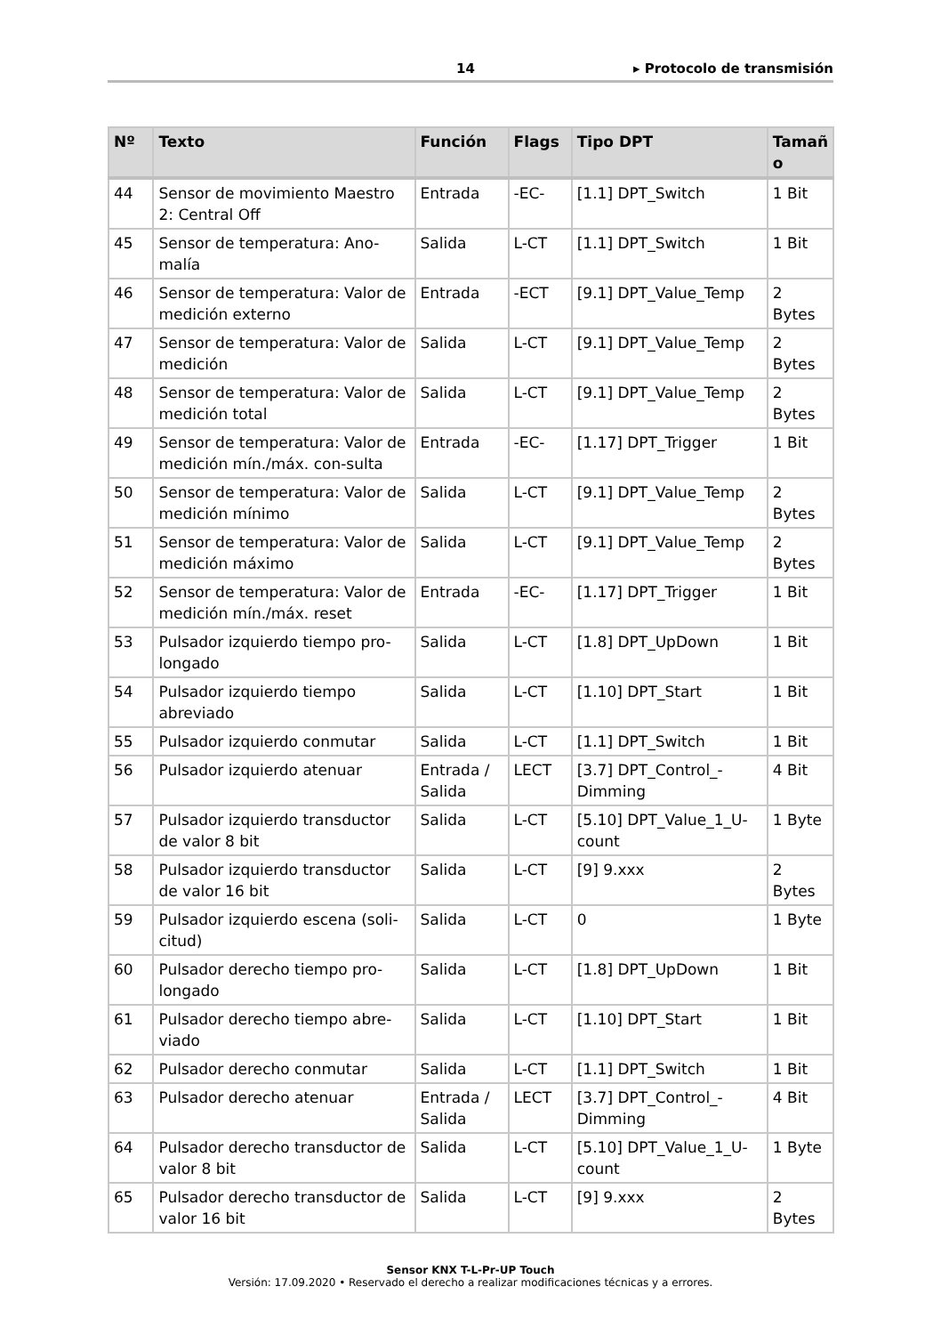14 ▸ Protocolo de transmisión
| Nº | Texto | Función | Flags | Tipo DPT | Tamañ o |
| --- | --- | --- | --- | --- | --- |
| 44 | Sensor de movimiento Maestro 2: Central Off | Entrada | -EC- | [1.1] DPT_Switch | 1 Bit |
| 45 | Sensor de temperatura: Ano-malía | Salida | L-CT | [1.1] DPT_Switch | 1 Bit |
| 46 | Sensor de temperatura: Valor de medición externo | Entrada | -ECT | [9.1] DPT_Value_Temp | 2 Bytes |
| 47 | Sensor de temperatura: Valor de medición | Salida | L-CT | [9.1] DPT_Value_Temp | 2 Bytes |
| 48 | Sensor de temperatura: Valor de medición total | Salida | L-CT | [9.1] DPT_Value_Temp | 2 Bytes |
| 49 | Sensor de temperatura: Valor de medición mín./máx. con-sulta | Entrada | -EC- | [1.17] DPT_Trigger | 1 Bit |
| 50 | Sensor de temperatura: Valor de medición mínimo | Salida | L-CT | [9.1] DPT_Value_Temp | 2 Bytes |
| 51 | Sensor de temperatura: Valor de medición máximo | Salida | L-CT | [9.1] DPT_Value_Temp | 2 Bytes |
| 52 | Sensor de temperatura: Valor de medición mín./máx. reset | Entrada | -EC- | [1.17] DPT_Trigger | 1 Bit |
| 53 | Pulsador izquierdo tiempo pro-longado | Salida | L-CT | [1.8] DPT_UpDown | 1 Bit |
| 54 | Pulsador izquierdo tiempo abreviado | Salida | L-CT | [1.10] DPT_Start | 1 Bit |
| 55 | Pulsador izquierdo conmutar | Salida | L-CT | [1.1] DPT_Switch | 1 Bit |
| 56 | Pulsador izquierdo atenuar | Entrada / Salida | LECT | [3.7] DPT_Control_-Dimming | 4 Bit |
| 57 | Pulsador izquierdo transductor de valor 8 bit | Salida | L-CT | [5.10] DPT_Value_1_U-count | 1 Byte |
| 58 | Pulsador izquierdo transductor de valor 16 bit | Salida | L-CT | [9] 9.xxx | 2 Bytes |
| 59 | Pulsador izquierdo escena (soli-citud) | Salida | L-CT | 0 | 1 Byte |
| 60 | Pulsador derecho tiempo pro-longado | Salida | L-CT | [1.8] DPT_UpDown | 1 Bit |
| 61 | Pulsador derecho tiempo abre-viado | Salida | L-CT | [1.10] DPT_Start | 1 Bit |
| 62 | Pulsador derecho conmutar | Salida | L-CT | [1.1] DPT_Switch | 1 Bit |
| 63 | Pulsador derecho atenuar | Entrada / Salida | LECT | [3.7] DPT_Control_-Dimming | 4 Bit |
| 64 | Pulsador derecho transductor de valor 8 bit | Salida | L-CT | [5.10] DPT_Value_1_U-count | 1 Byte |
| 65 | Pulsador derecho transductor de valor 16 bit | Salida | L-CT | [9] 9.xxx | 2 Bytes |
Sensor KNX T-L-Pr-UP Touch
Versión: 17.09.2020 • Reservado el derecho a realizar modificaciones técnicas y a errores.